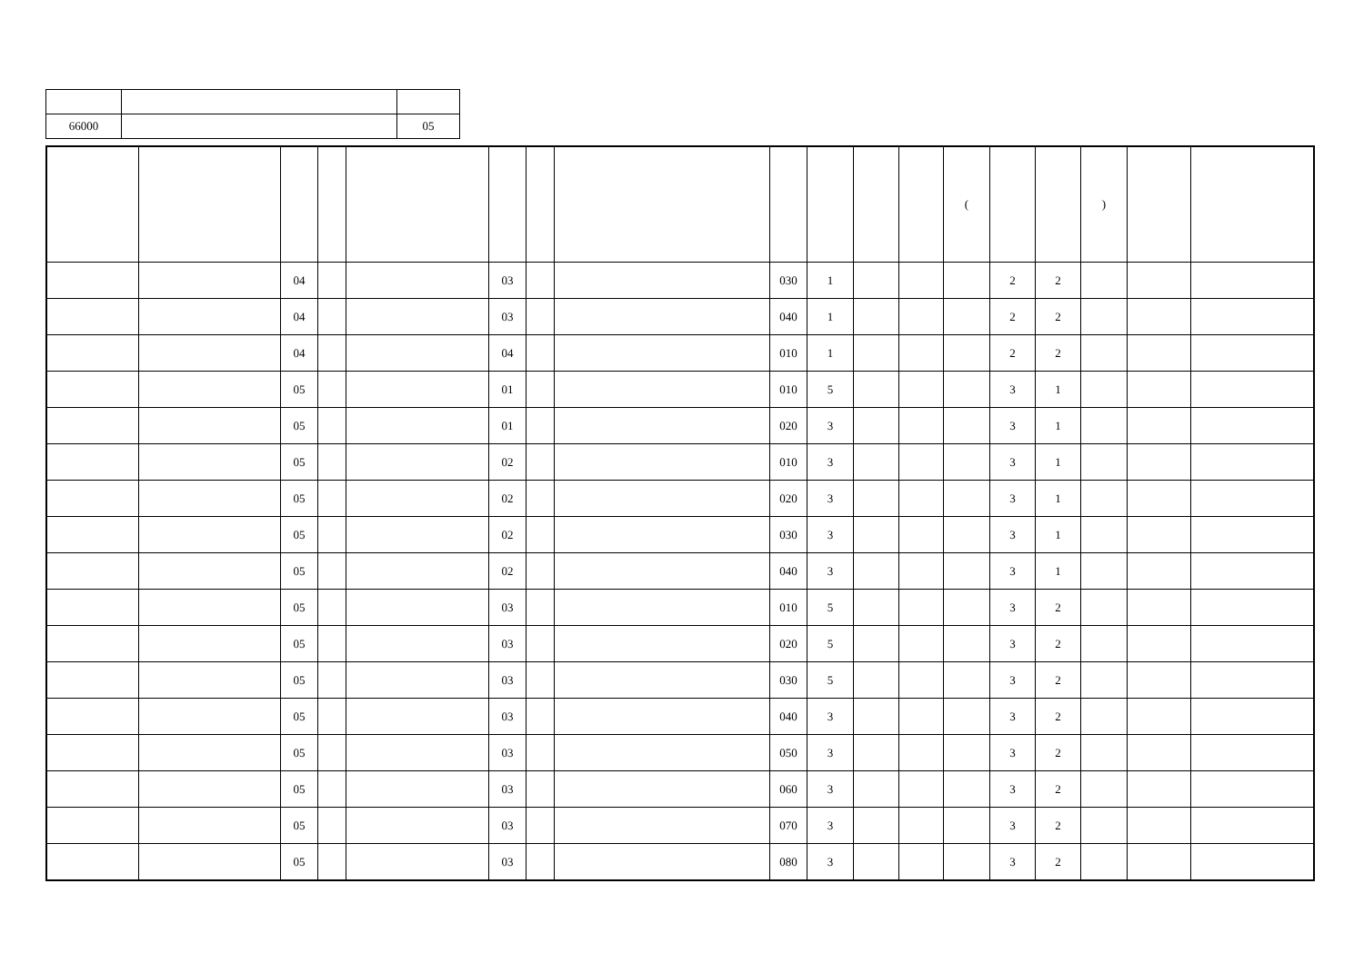| 66000 | | 05 |
| | | | | | | | | | | | | ( | | | ) | | |
| | | 04 | | | 03 | | | 030 | 1 | | | | 2 | 2 | | | |
| | | 04 | | | 03 | | | 040 | 1 | | | | 2 | 2 | | | |
| | | 04 | | | 04 | | | 010 | 1 | | | | 2 | 2 | | | |
| | | 05 | | | 01 | | | 010 | 5 | | | | 3 | 1 | | | |
| | | 05 | | | 01 | | | 020 | 3 | | | | 3 | 1 | | | |
| | | 05 | | | 02 | | | 010 | 3 | | | | 3 | 1 | | | |
| | | 05 | | | 02 | | | 020 | 3 | | | | 3 | 1 | | | |
| | | 05 | | | 02 | | | 030 | 3 | | | | 3 | 1 | | | |
| | | 05 | | | 02 | | | 040 | 3 | | | | 3 | 1 | | | |
| | | 05 | | | 03 | | | 010 | 5 | | | | 3 | 2 | | | |
| | | 05 | | | 03 | | | 020 | 5 | | | | 3 | 2 | | | |
| | | 05 | | | 03 | | | 030 | 5 | | | | 3 | 2 | | | |
| | | 05 | | | 03 | | | 040 | 3 | | | | 3 | 2 | | | |
| | | 05 | | | 03 | | | 050 | 3 | | | | 3 | 2 | | | |
| | | 05 | | | 03 | | | 060 | 3 | | | | 3 | 2 | | | |
| | | 05 | | | 03 | | | 070 | 3 | | | | 3 | 2 | | | |
| | | 05 | | | 03 | | | 080 | 3 | | | | 3 | 2 | | | |